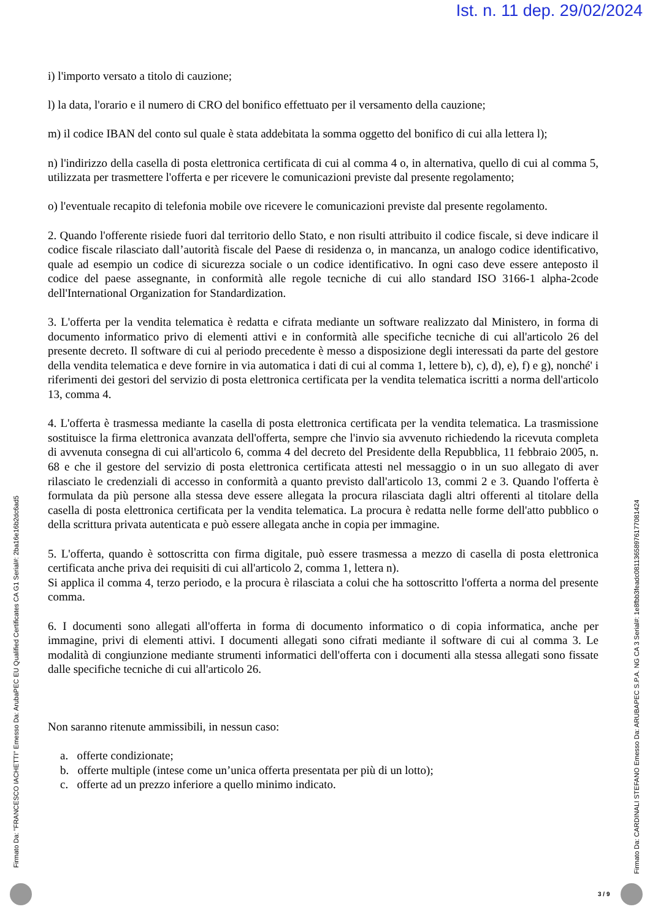Ist. n. 11 dep. 29/02/2024
i) l'importo versato a titolo di cauzione;
l) la data, l'orario e il numero di CRO del bonifico effettuato per il versamento della cauzione;
m) il codice IBAN del conto sul quale è stata addebitata la somma oggetto del bonifico di cui alla lettera l);
n) l'indirizzo della casella di posta elettronica certificata di cui al comma 4 o, in alternativa, quello di cui al comma 5, utilizzata per trasmettere l'offerta e per ricevere le comunicazioni previste dal presente regolamento;
o) l'eventuale recapito di telefonia mobile ove ricevere le comunicazioni previste dal presente regolamento.
2. Quando l'offerente risiede fuori dal territorio dello Stato, e non risulti attribuito il codice fiscale, si deve indicare il codice fiscale rilasciato dall’autorità fiscale del Paese di residenza o, in mancanza, un analogo codice identificativo, quale ad esempio un codice di sicurezza sociale o un codice identificativo. In ogni caso deve essere anteposto il codice del paese assegnante, in conformità alle regole tecniche di cui allo standard ISO 3166-1 alpha-2code dell'International Organization for Standardization.
3. L'offerta per la vendita telematica è redatta e cifrata mediante un software realizzato dal Ministero, in forma di documento informatico privo di elementi attivi e in conformità alle specifiche tecniche di cui all'articolo 26 del presente decreto. Il software di cui al periodo precedente è messo a disposizione degli interessati da parte del gestore della vendita telematica e deve fornire in via automatica i dati di cui al comma 1, lettere b), c), d), e), f) e g), nonché' i riferimenti dei gestori del servizio di posta elettronica certificata per la vendita telematica iscritti a norma dell'articolo 13, comma 4.
4. L'offerta è trasmessa mediante la casella di posta elettronica certificata per la vendita telematica. La trasmissione sostituisce la firma elettronica avanzata dell'offerta, sempre che l'invio sia avvenuto richiedendo la ricevuta completa di avvenuta consegna di cui all'articolo 6, comma 4 del decreto del Presidente della Repubblica, 11 febbraio 2005, n. 68 e che il gestore del servizio di posta elettronica certificata attesti nel messaggio o in un suo allegato di aver rilasciato le credenziali di accesso in conformità a quanto previsto dall'articolo 13, commi 2 e 3. Quando l'offerta è formulata da più persone alla stessa deve essere allegata la procura rilasciata dagli altri offerenti al titolare della casella di posta elettronica certificata per la vendita telematica. La procura è redatta nelle forme dell'atto pubblico o della scrittura privata autenticata e può essere allegata anche in copia per immagine.
5. L'offerta, quando è sottoscritta con firma digitale, può essere trasmessa a mezzo di casella di posta elettronica certificata anche priva dei requisiti di cui all'articolo 2, comma 1, lettera n).
Si applica il comma 4, terzo periodo, e la procura è rilasciata a colui che ha sottoscritto l'offerta a norma del presente comma.
6. I documenti sono allegati all'offerta in forma di documento informatico o di copia informatica, anche per immagine, privi di elementi attivi. I documenti allegati sono cifrati mediante il software di cui al comma 3. Le modalità di congiunzione mediante strumenti informatici dell'offerta con i documenti alla stessa allegati sono fissate dalle specifiche tecniche di cui all'articolo 26.
Non saranno ritenute ammissibili, in nessun caso:
a. offerte condizionate;
b. offerte multiple (intese come un’unica offerta presentata per più di un lotto);
c. offerte ad un prezzo inferiore a quello minimo indicato.
Firmato Da: "FRANCESCO IACHETTI" Emesso Da: ArubaPEC EU Qualified Certificates CA G1 Serial#: 2ba16e16b2dc6ad5
Firmato Da: CARDINALI STEFANO Emesso Da: ARUBAPEC S.P.A. NG CA 3 Serial#: 1e8fbb3feadc08113658976177081424
3 / 9